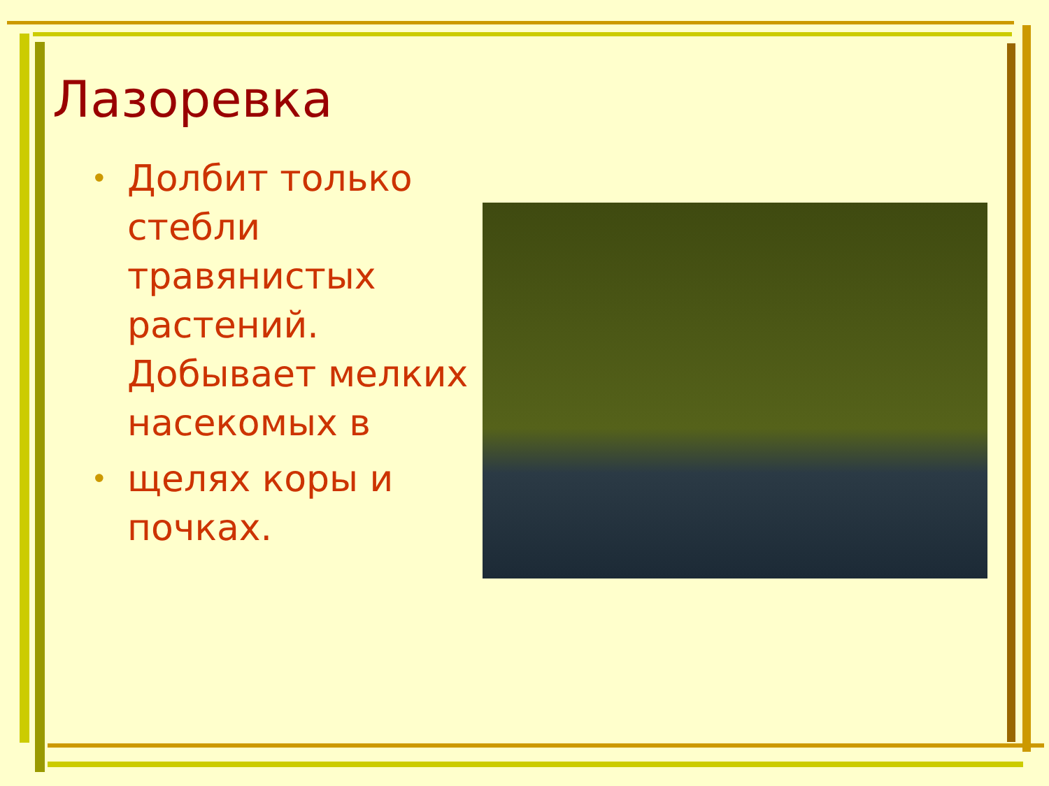Лазоревка
• Долбит только стебли травянистых растений. Добывает мелких насекомых в
• щелях коры и почках.